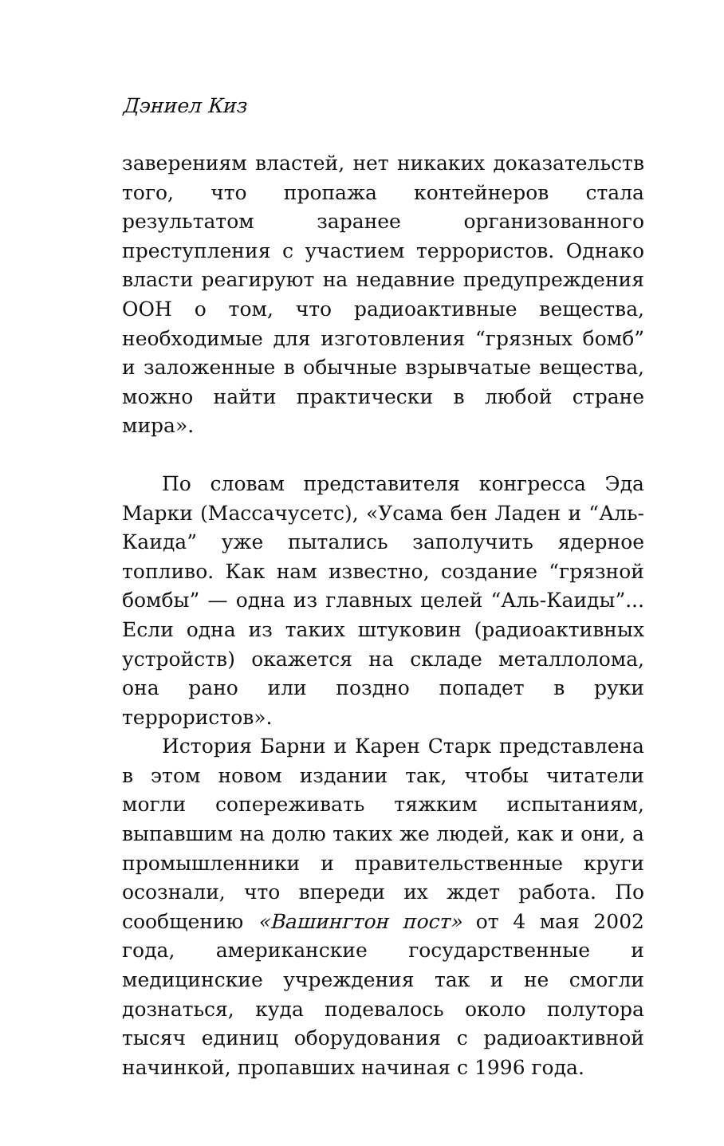Дэниел Киз
заверениям властей, нет никаких доказательств того, что пропажа контейнеров стала результатом заранее организованного преступления с участием террористов. Однако власти реагируют на недавние предупреждения ООН о том, что радиоактивные вещества, необходимые для изготовления “грязных бомб” и заложенные в обычные взрывчатые вещества, можно найти практически в любой стране мира».
По словам представителя конгресса Эда Марки (Массачусетс), «Усама бен Ладен и “Аль-Каида” уже пытались заполучить ядерное топливо. Как нам известно, создание “грязной бомбы” — одна из главных целей “Аль-Каиды”... Если одна из таких штуковин (радиоактивных устройств) окажется на складе металлолома, она рано или поздно попадет в руки террористов».
История Барни и Карен Старк представлена в этом новом издании так, чтобы читатели могли сопереживать тяжким испытаниям, выпавшим на долю таких же людей, как и они, а промышленники и правительственные круги осознали, что впереди их ждет работа. По сообщению «Вашингтон пост» от 4 мая 2002 года, американские государственные и медицинские учреждения так и не смогли дознаться, куда подевалось около полутора тысяч единиц оборудования с радиоактивной начинкой, пропавших начиная с 1996 года.